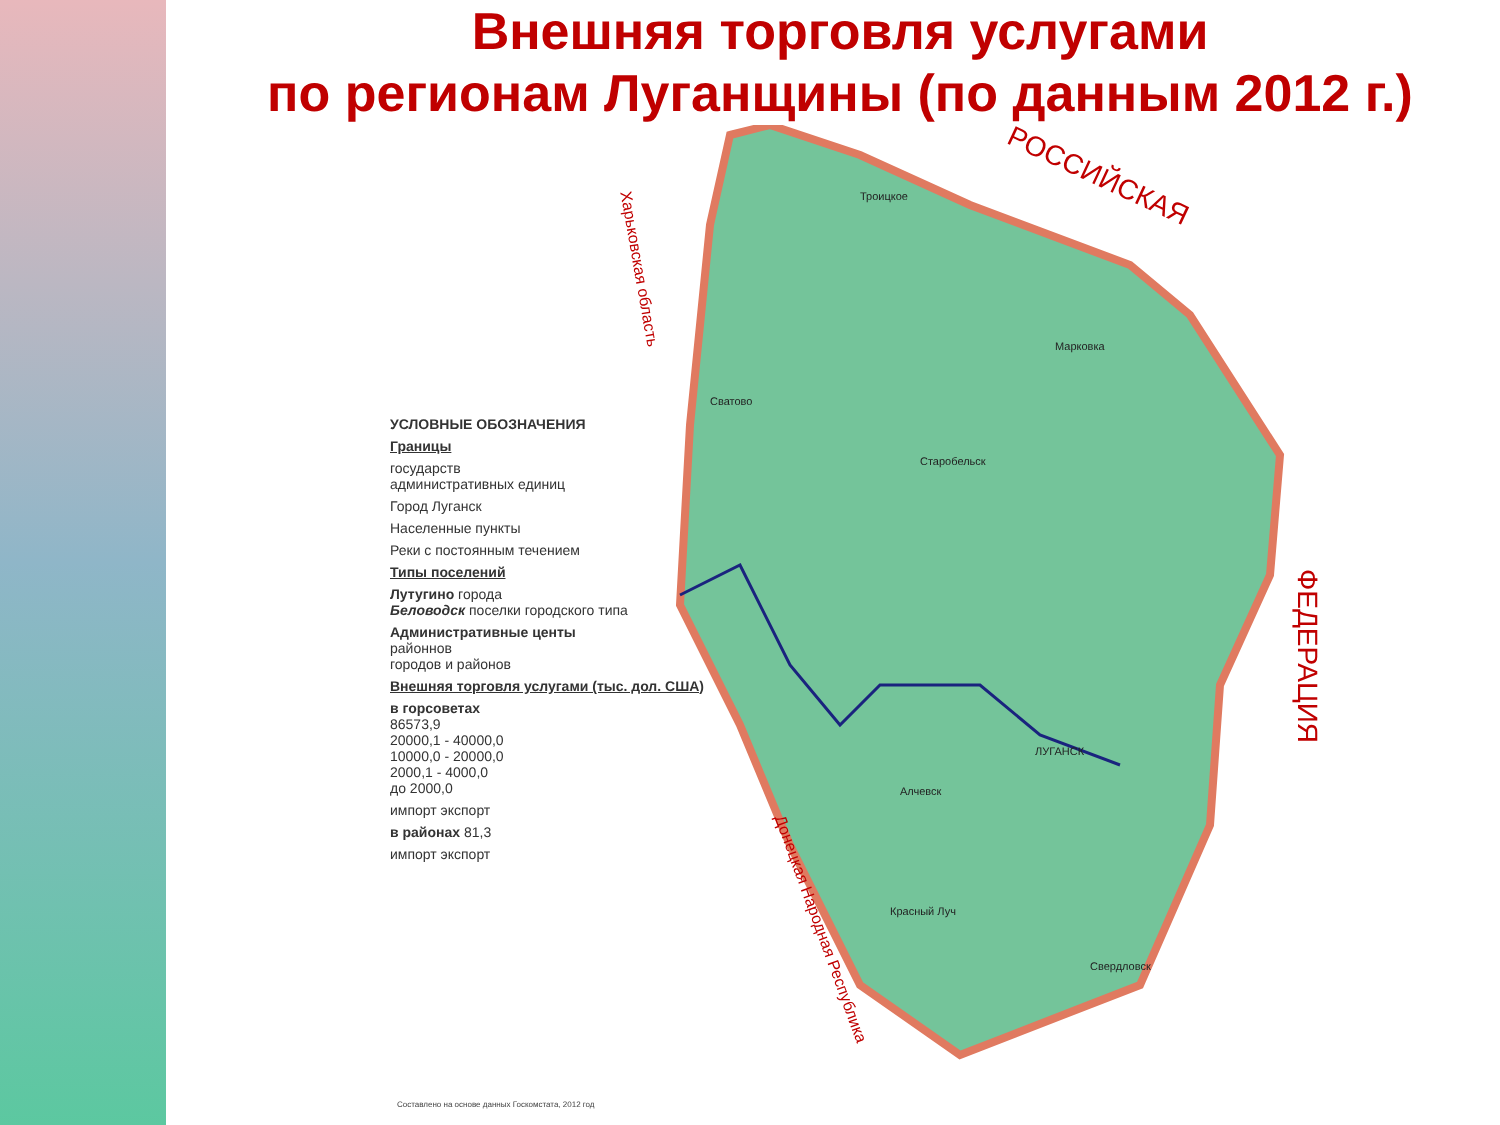Внешняя торговля услугами
по регионам Луганщины (по данным 2012 г.)
Троицкое
Старобельск
Сватово
ЛУГАНСК
Алчевск
Марковка
Красный Луч
Свердловск
РОССИЙСКАЯ
ФЕДЕРАЦИЯ
Харьковская область
Донецкая Народная Республика
УСЛОВНЫЕ ОБОЗНАЧЕНИЯ
Границы
государств
административных единиц
Город Луганск
Населенные пункты
Реки с постоянным течением
Типы поселений
Лутугино города
Беловодск поселки городского типа
Административные центы
районнов
городов и районов
Внешняя торговля услугами (тыс. дол. США)
в горсоветах
86573,9
20000,1 - 40000,0
10000,0 - 20000,0
2000,1 - 4000,0
до 2000,0
импорт экспорт
в районах 81,3
импорт экспорт
Составлено на основе данных Госкомстата, 2012 год